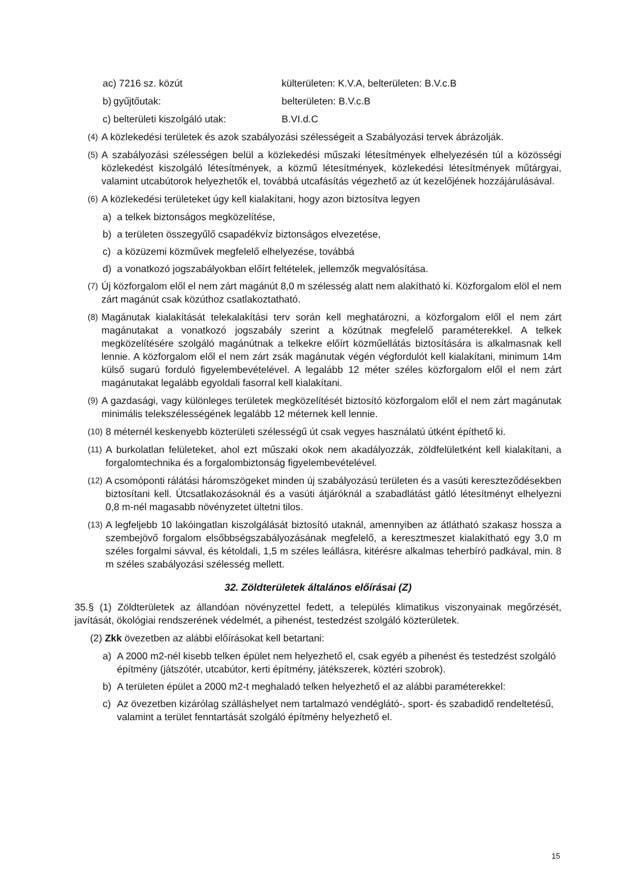ac) 7216 sz. közút külterületen: K.V.A, belterületen: B.V.c.B
b) gyűjtőutak: belterületen: B.V.c.B
c) belterületi kiszolgáló utak: B.VI.d.C
(4) A közlekedési területek és azok szabályozási szélességeit a Szabályozási tervek ábrázolják.
(5) A szabályozási szélességen belül a közlekedési műszaki létesítmények elhelyezésén túl a közösségi közlekedést kiszolgáló létesítmények, a közmű létesítmények, közlekedési létesítmények műtárgyai, valamint utcabútorok helyezhetők el, továbbá utcafásítás végezhető az út kezelőjének hozzájárulásával.
(6) A közlekedési területeket úgy kell kialakítani, hogy azon biztosítva legyen
a) a telkek biztonságos megközelítése,
b) a területen összegyűlő csapadékvíz biztonságos elvezetése,
c) a közüzemi közművek megfelelő elhelyezése, továbbá
d) a vonatkozó jogszabályokban előírt feltételek, jellemzők megvalósítása.
(7) Új közforgalom elől el nem zárt magánút 8,0 m szélesség alatt nem alakítható ki. Közforgalom elöl el nem zárt magánút csak közúthoz csatlakoztatható.
(8) Magánutak kialakítását telekalakítási terv során kell meghatározni, a közforgalom elől el nem zárt magánutakat a vonatkozó jogszabály szerint a közútnak megfelelő paraméterekkel. A telkek megközelítésére szolgáló magánútnak a telkekre előírt közműellátás biztosítására is alkalmasnak kell lennie. A közforgalom elől el nem zárt zsák magánutak végén végfordulót kell kialakítani, minimum 14m külső sugarú forduló figyelembevételével. A legalább 12 méter széles közforgalom elől el nem zárt magánutakat legalább egyoldali fasorral kell kialakítani.
(9) A gazdasági, vagy különleges területek megközelítését biztosító közforgalom elől el nem zárt magánutak minimális telekszélességének legalább 12 méternek kell lennie.
(10) 8 méternél keskenyebb közterületi szélességű út csak vegyes használatú útként építhető ki.
(11) A burkolatlan felületeket, ahol ezt műszaki okok nem akadályozzák, zöldfelületként kell kialakítani, a forgalomtechnika és a forgalombiztonság figyelembevételével.
(12) A csomóponti rálátási háromszögeket minden új szabályozású területen és a vasúti kereszteződésekben biztosítani kell. Útcsatlakozásoknál és a vasúti átjáróknál a szabadlátást gátló létesítményt elhelyezni 0,8 m-nél magasabb növényzetet ültetni tilos.
(13) A legfeljebb 10 lakóingatlan kiszolgálását biztosító utaknál, amennyiben az átlátható szakasz hossza a szembejövő forgalom elsőbbségszabályozásának megfelelő, a keresztmeszet kialakítható egy 3,0 m széles forgalmi sávval, és kétoldali, 1,5 m széles leállásra, kitérésre alkalmas teherbíró padkával, min. 8 m széles szabályozási szélesség mellett.
32. Zöldterületek általános előírásai (Z)
35.§ (1) Zöldterületek az állandóan növényzettel fedett, a település klimatikus viszonyainak megőrzését, javítását, ökológiai rendszerének védelmét, a pihenést, testedzést szolgáló közterületek.
(2) Zkk övezetben az alábbi előírásokat kell betartani:
a) A 2000 m2-nél kisebb telken épület nem helyezhető el, csak egyéb a pihenést és testedzést szolgáló építmény (játszótér, utcabútor, kerti építmény, játékszerek, köztéri szobrok).
b) A területen épület a 2000 m2-t meghaladó telken helyezhető el az alábbi paraméterekkel:
c) Az övezetben kizárólag szálláshelyet nem tartalmazó vendéglátó-, sport- és szabadidő rendeltetésű, valamint a terület fenntartását szolgáló építmény helyezhető el.
15